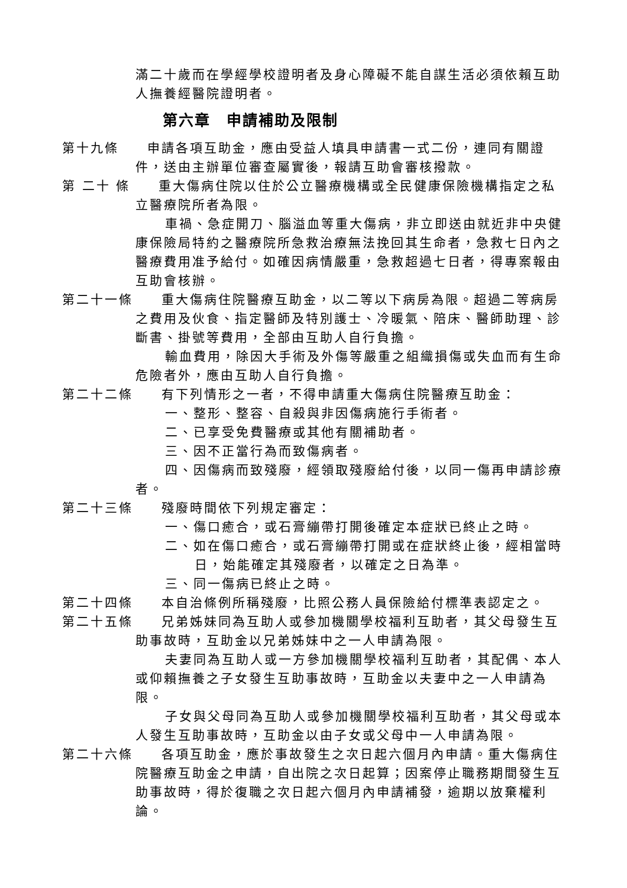滿二十歲而在學經學校證明者及身心障礙不能自謀生活必須依賴互助人撫養經醫院證明者。
第六章　申請補助及限制
第十九條　　申請各項互助金，應由受益人填具申請書一式二份，連同有關證件，送由主辦單位審查屬實後，報請互助會審核撥款。
第 二十 條　　重大傷病住院以住於公立醫療機構或全民健康保險機構指定之私立醫療院所者為限。
車禍、急症開刀、腦溢血等重大傷病，非立即送由就近非中央健康保險局特約之醫療院所急救治療無法挽回其生命者，急救七日內之醫療費用准予給付。如確因病情嚴重，急救超過七日者，得專案報由互助會核辦。
第二十一條　　重大傷病住院醫療互助金，以二等以下病房為限。超過二等病房之費用及伙食、指定醫師及特別護士、冷暖氣、陪床、醫師助理、診斷書、掛號等費用，全部由互助人自行負擔。
輸血費用，除因大手術及外傷等嚴重之組織損傷或失血而有生命危險者外，應由互助人自行負擔。
第二十二條　　有下列情形之一者，不得申請重大傷病住院醫療互助金：
一、整形、整容、自殺與非因傷病施行手術者。
二、已享受免費醫療或其他有關補助者。
三、因不正當行為而致傷病者。
四、因傷病而致殘廢，經領取殘廢給付後，以同一傷再申請診療者。
第二十三條　　殘廢時間依下列規定審定：
一、傷口癒合，或石膏繃帶打開後確定本症狀已終止之時。
二、如在傷口癒合，或石膏繃帶打開或在症狀終止後，經相當時日，始能確定其殘廢者，以確定之日為準。
三、同一傷病已終止之時。
第二十四條　　本自治條例所稱殘廢，比照公務人員保險給付標準表認定之。
第二十五條　　兄弟姊妹同為互助人或參加機關學校福利互助者，其父母發生互助事故時，互助金以兄弟姊妹中之一人申請為限。
夫妻同為互助人或一方參加機關學校福利互助者，其配偶、本人或仰賴撫養之子女發生互助事故時，互助金以夫妻中之一人申請為限。
子女與父母同為互助人或參加機關學校福利互助者，其父母或本人發生互助事故時，互助金以由子女或父母中一人申請為限。
第二十六條　　各項互助金，應於事故發生之次日起六個月內申請。重大傷病住院醫療互助金之申請，自出院之次日起算；因案停止職務期間發生互助事故時，得於復職之次日起六個月內申請補發，逾期以放棄權利論。